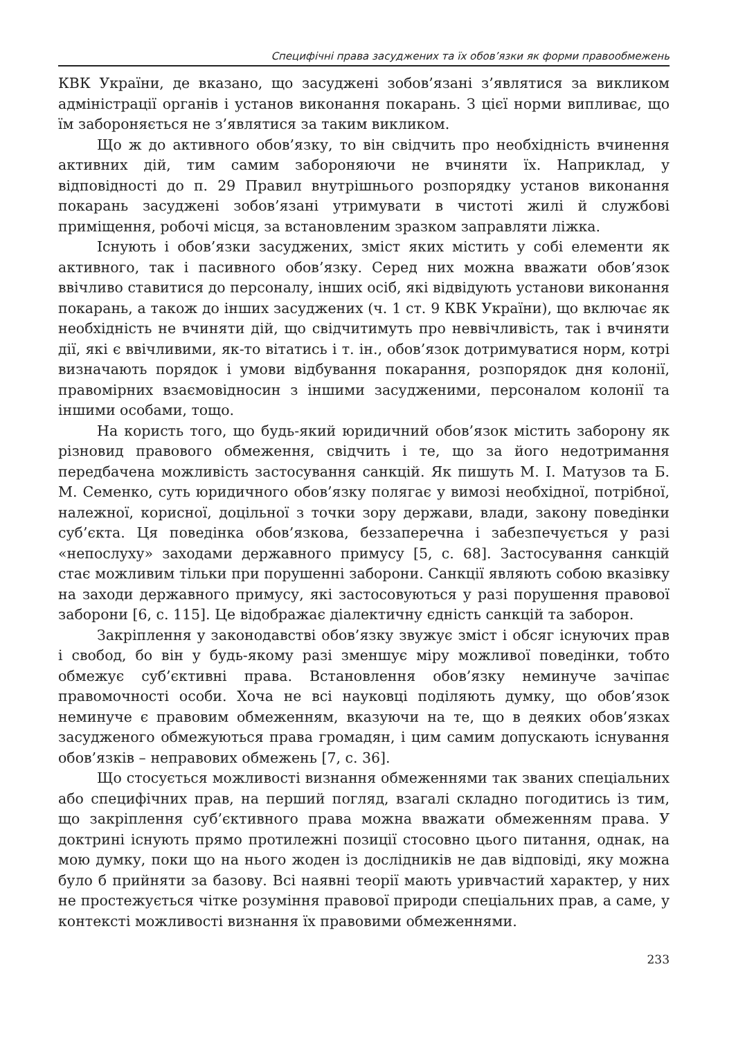Специфічні права засуджених та їх обов’язки як форми правообмежень
КВК України, де вказано, що засуджені зобов’язані з’являтися за викликом адміністрації органів і установ виконання покарань. З цієї норми випливає, що їм забороняється не з’являтися за таким викликом.
Що ж до активного обов’язку, то він свідчить про необхідність вчинення активних дій, тим самим забороняючи не вчиняти їх. Наприклад, у відповідності до п. 29 Правил внутрішнього розпорядку установ виконання покарань засуджені зобов’язані утримувати в чистоті жилі й службові приміщення, робочі місця, за встановленим зразком заправляти ліжка.
Існують і обов’язки засуджених, зміст яких містить у собі елементи як активного, так і пасивного обов’язку. Серед них можна вважати обов’язок ввічливо ставитися до персоналу, інших осіб, які відвідують установи виконання покарань, а також до інших засуджених (ч. 1 ст. 9 КВК України), що включає як необхідність не вчиняти дій, що свідчитимуть про неввічливість, так і вчиняти дії, які є ввічливими, як-то вітатись і т. ін., обов’язок дотримуватися норм, котрі визначають порядок і умови відбування покарання, розпорядок дня колонії, правомірних взаємовідносин з іншими засудженими, персоналом колонії та іншими особами, тощо.
На користь того, що будь-який юридичний обов’язок містить заборону як різновид правового обмеження, свідчить і те, що за його недотримання передбачена можливість застосування санкцій. Як пишуть М. І. Матузов та Б. М. Семенко, суть юридичного обов’язку полягає у вимозі необхідної, потрібної, належної, корисної, доцільної з точки зору держави, влади, закону поведінки суб’єкта. Ця поведінка обов’язкова, беззаперечна і забезпечується у разі «непослуху» заходами державного примусу [5, с. 68]. Застосування санкцій стає можливим тільки при порушенні заборони. Санкції являють собою вказівку на заходи державного примусу, які застосовуються у разі порушення правової заборони [6, с. 115]. Це відображає діалектичну єдність санкцій та заборон.
Закріплення у законодавстві обов’язку звужує зміст і обсяг існуючих прав і свобод, бо він у будь-якому разі зменшує міру можливої поведінки, тобто обмежує суб’єктивні права. Встановлення обов’язку неминуче зачіпає правомочності особи. Хоча не всі науковці поділяють думку, що обов’язок неминуче є правовим обмеженням, вказуючи на те, що в деяких обов’язках засудженого обмежуються права громадян, і цим самим допускають існування обов’язків – неправових обмежень [7, с. 36].
Що стосується можливості визнання обмеженнями так званих спеціальних або специфічних прав, на перший погляд, взагалі складно погодитись із тим, що закріплення суб’єктивного права можна вважати обмеженням права. У доктрині існують прямо протилежні позиції стосовно цього питання, однак, на мою думку, поки що на нього жоден із дослідників не дав відповіді, яку можна було б прийняти за базову. Всі наявні теорії мають уривчастий характер, у них не простежується чітке розуміння правової природи спеціальних прав, а саме, у контексті можливості визнання їх правовими обмеженнями.
233